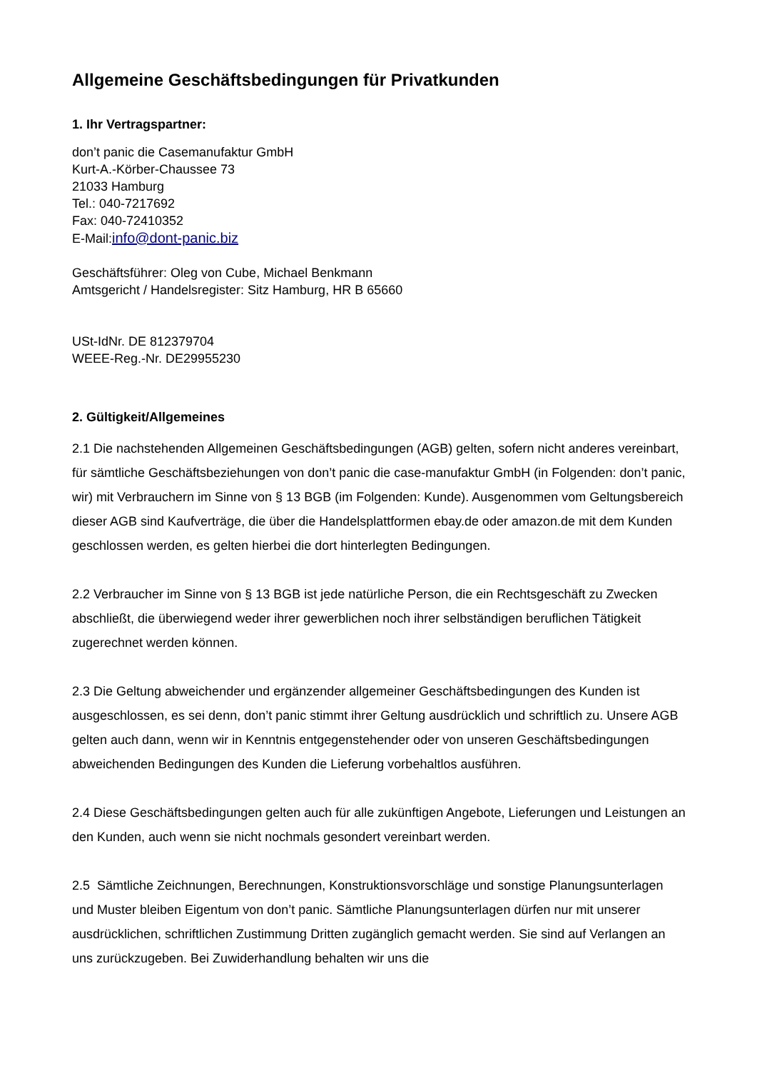Allgemeine Geschäftsbedingungen für Privatkunden
1. Ihr Vertragspartner:
don’t panic die Casemanufaktur GmbH
Kurt-A.-Körber-Chaussee 73
21033 Hamburg
Tel.: 040-7217692
Fax: 040-72410352
E-Mail:info@dont-panic.biz
Geschäftsführer: Oleg von Cube, Michael Benkmann
Amtsgericht / Handelsregister: Sitz Hamburg, HR B 65660
USt-IdNr. DE 812379704
WEEE-Reg.-Nr. DE29955230
2. Gültigkeit/Allgemeines
2.1 Die nachstehenden Allgemeinen Geschäftsbedingungen (AGB) gelten, sofern nicht anderes vereinbart, für sämtliche Geschäftsbeziehungen von don’t panic die case-manufaktur GmbH (in Folgenden: don’t panic, wir) mit Verbrauchern im Sinne von § 13 BGB (im Folgenden: Kunde). Ausgenommen vom Geltungsbereich dieser AGB sind Kaufverträge, die über die Handelsplattformen ebay.de oder amazon.de mit dem Kunden geschlossen werden, es gelten hierbei die dort hinterlegten Bedingungen.
2.2 Verbraucher im Sinne von § 13 BGB ist jede natürliche Person, die ein Rechtsgeschäft zu Zwecken abschließt, die überwiegend weder ihrer gewerblichen noch ihrer selbständigen beruflichen Tätigkeit zugerechnet werden können.
2.3 Die Geltung abweichender und ergänzender allgemeiner Geschäftsbedingungen des Kunden ist ausgeschlossen, es sei denn, don’t panic stimmt ihrer Geltung ausdrücklich und schriftlich zu. Unsere AGB gelten auch dann, wenn wir in Kenntnis entgegenstehender oder von unseren Geschäftsbedingungen abweichenden Bedingungen des Kunden die Lieferung vorbehaltlos ausführen.
2.4 Diese Geschäftsbedingungen gelten auch für alle zukünftigen Angebote, Lieferungen und Leistungen an den Kunden, auch wenn sie nicht nochmals gesondert vereinbart werden.
2.5 Sämtliche Zeichnungen, Berechnungen, Konstruktionsvorschläge und sonstige Planungsunterlagen und Muster bleiben Eigentum von don’t panic. Sämtliche Planungsunterlagen dürfen nur mit unserer ausdrücklichen, schriftlichen Zustimmung Dritten zugänglich gemacht werden. Sie sind auf Verlangen an uns zurückzugeben. Bei Zuwiderhandlung behalten wir uns die